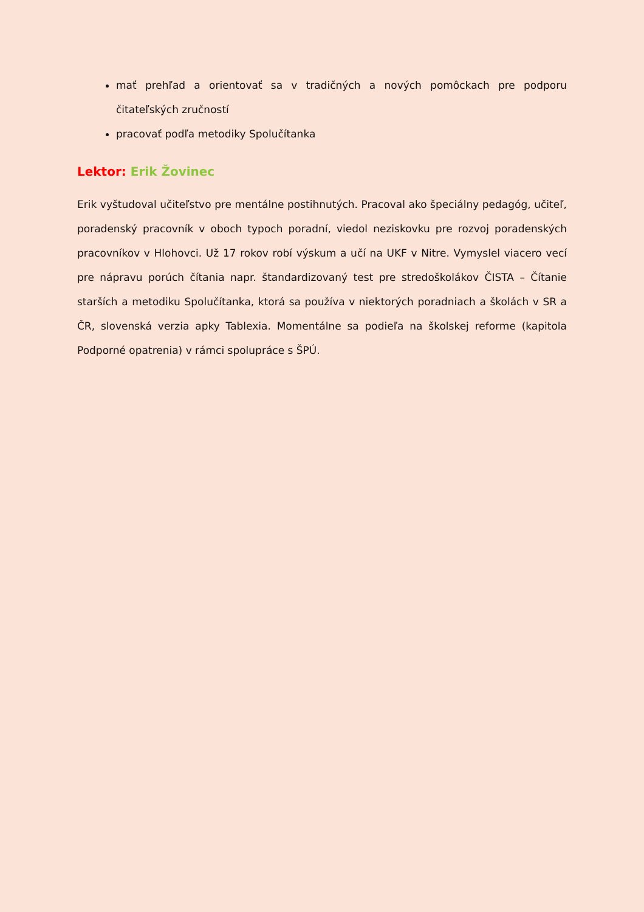mať prehľad a orientovať sa v tradičných a nových pomôckach pre podporu čitateľských zručností
pracovať podľa metodiky Spolučítanka
Lektor: Erik Žovinec
Erik vyštudoval učiteľstvo pre mentálne postihnutých. Pracoval ako špeciálny pedagóg, učiteľ, poradenský pracovník v oboch typoch poradní, viedol neziskovku pre rozvoj poradenských pracovníkov v Hlohovci. Už 17 rokov robí výskum a učí na UKF v Nitre. Vymyslel viacero vecí pre nápravu porúch čítania napr. štandardizovaný test pre stredoškolákov ČISTA – Čítanie starších a metodiku Spolučítanka, ktorá sa používa v niektorých poradniach a školách v SR a ČR, slovenská verzia apky Tablexia. Momentálne sa podieľa na školskej reforme (kapitola Podporné opatrenia) v rámci spolupráce s ŠPÚ.